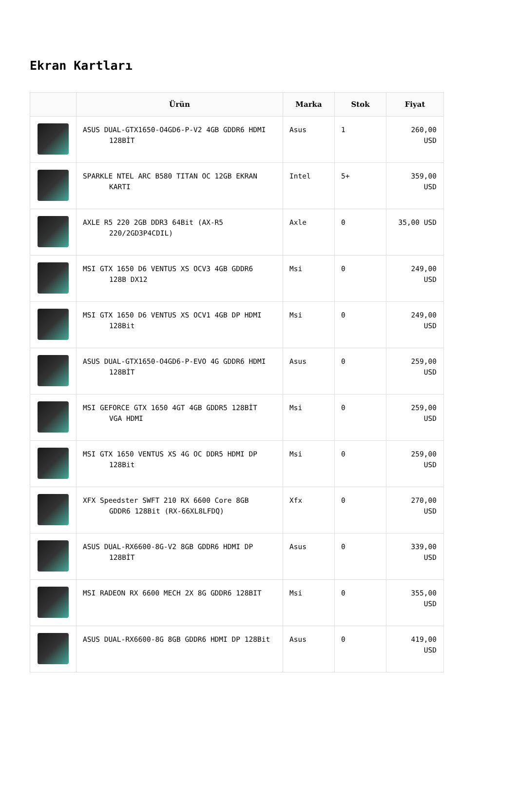Ekran Kartları
| | Ürün | Marka | Stok | Fiyat |
| --- | --- | --- | --- | --- |
| | ASUS DUAL-GTX1650-O4GD6-P-V2 4GB GDDR6 HDMI 128BİT | Asus | 1 | 260,00 USD |
| | SPARKLE NTEL ARC B580 TITAN OC 12GB EKRAN KARTI | Intel | 5+ | 359,00 USD |
| | AXLE R5 220 2GB DDR3 64Bit (AX-R5 220/2GD3P4CDIL) | Axle | 0 | 35,00 USD |
| | MSI GTX 1650 D6 VENTUS XS OCV3 4GB GDDR6 128B DX12 | Msi | 0 | 249,00 USD |
| | MSI GTX 1650 D6 VENTUS XS OCV1 4GB DP HDMI 128Bit | Msi | 0 | 249,00 USD |
| | ASUS DUAL-GTX1650-O4GD6-P-EVO 4G GDDR6 HDMI 128BİT | Asus | 0 | 259,00 USD |
| | MSI GEFORCE GTX 1650 4GT 4GB GDDR5 128BİT VGA HDMI | Msi | 0 | 259,00 USD |
| | MSI GTX 1650 VENTUS XS 4G OC DDR5 HDMI DP 128Bit | Msi | 0 | 259,00 USD |
| | XFX Speedster SWFT 210 RX 6600 Core 8GB GDDR6 128Bit (RX-66XL8LFDQ) | Xfx | 0 | 270,00 USD |
| | ASUS DUAL-RX6600-8G-V2 8GB GDDR6 HDMI DP 128BİT | Asus | 0 | 339,00 USD |
| | MSI RADEON RX 6600 MECH 2X 8G GDDR6 128BIT | Msi | 0 | 355,00 USD |
| | ASUS DUAL-RX6600-8G 8GB GDDR6 HDMI DP 128Bit | Asus | 0 | 419,00 USD |